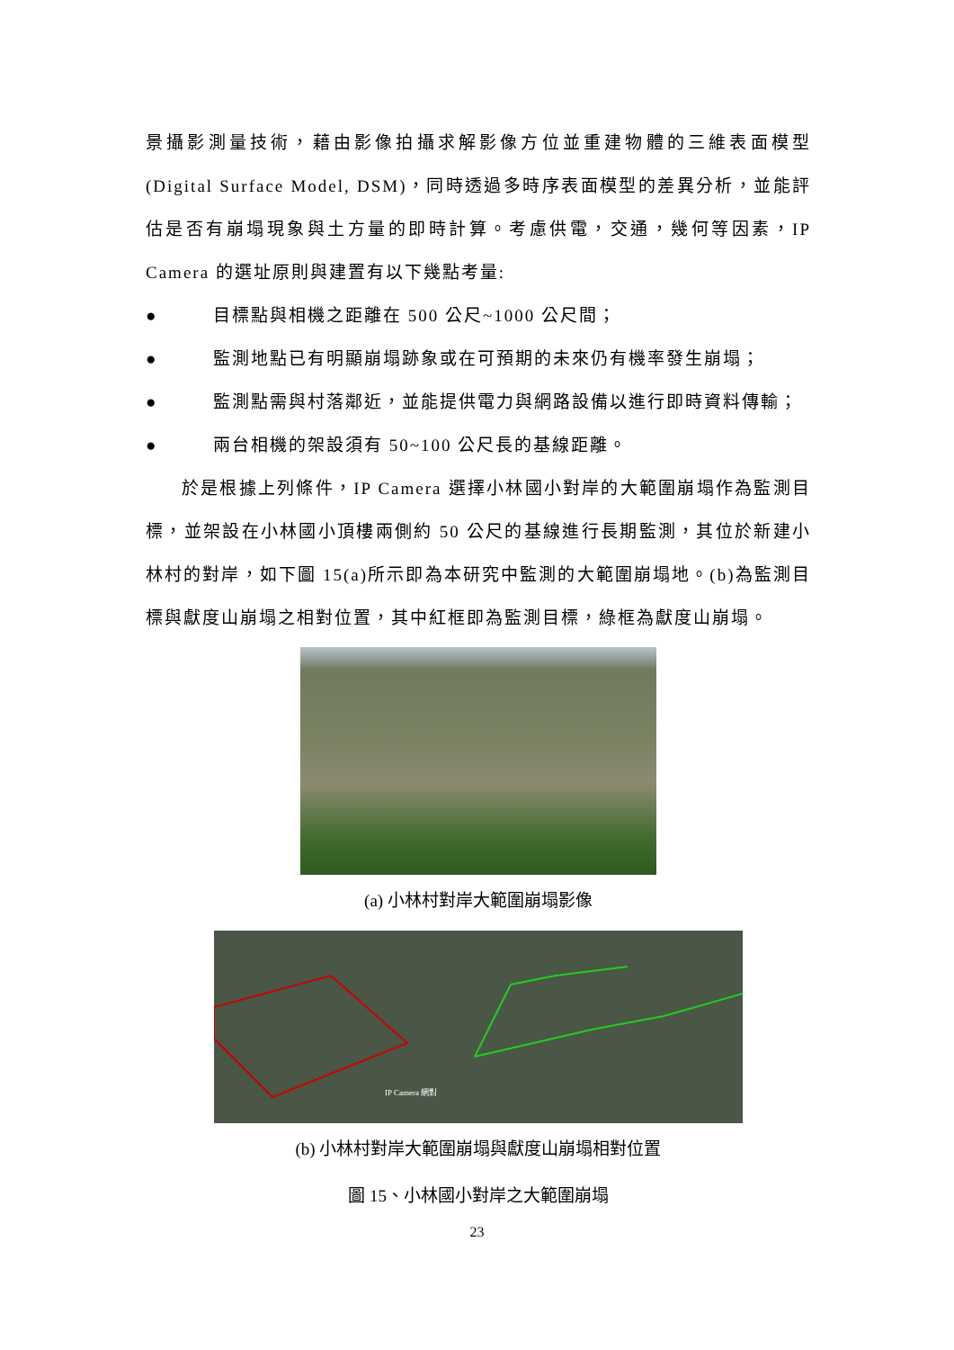景攝影測量技術，藉由影像拍攝求解影像方位並重建物體的三維表面模型(Digital Surface Model, DSM)，同時透過多時序表面模型的差異分析，並能評估是否有崩塌現象與土方量的即時計算。考慮供電，交通，幾何等因素，IP Camera 的選址原則與建置有以下幾點考量:
● 目標點與相機之距離在 500 公尺~1000 公尺間；
● 監測地點已有明顯崩塌跡象或在可預期的未來仍有機率發生崩塌；
● 監測點需與村落鄰近，並能提供電力與網路設備以進行即時資料傳輸；
● 兩台相機的架設須有 50~100 公尺長的基線距離。
於是根據上列條件，IP Camera 選擇小林國小對岸的大範圍崩塌作為監測目標，並架設在小林國小頂樓兩側約 50 公尺的基線進行長期監測，其位於新建小林村的對岸，如下圖 15(a)所示即為本研究中監測的大範圍崩塌地。(b)為監測目標與獻度山崩塌之相對位置，其中紅框即為監測目標，綠框為獻度山崩塌。
(a) 小林村對岸大範圍崩塌影像
IP Camera 網對
(b) 小林村對岸大範圍崩塌與獻度山崩塌相對位置
圖 15、小林國小對岸之大範圍崩塌
23